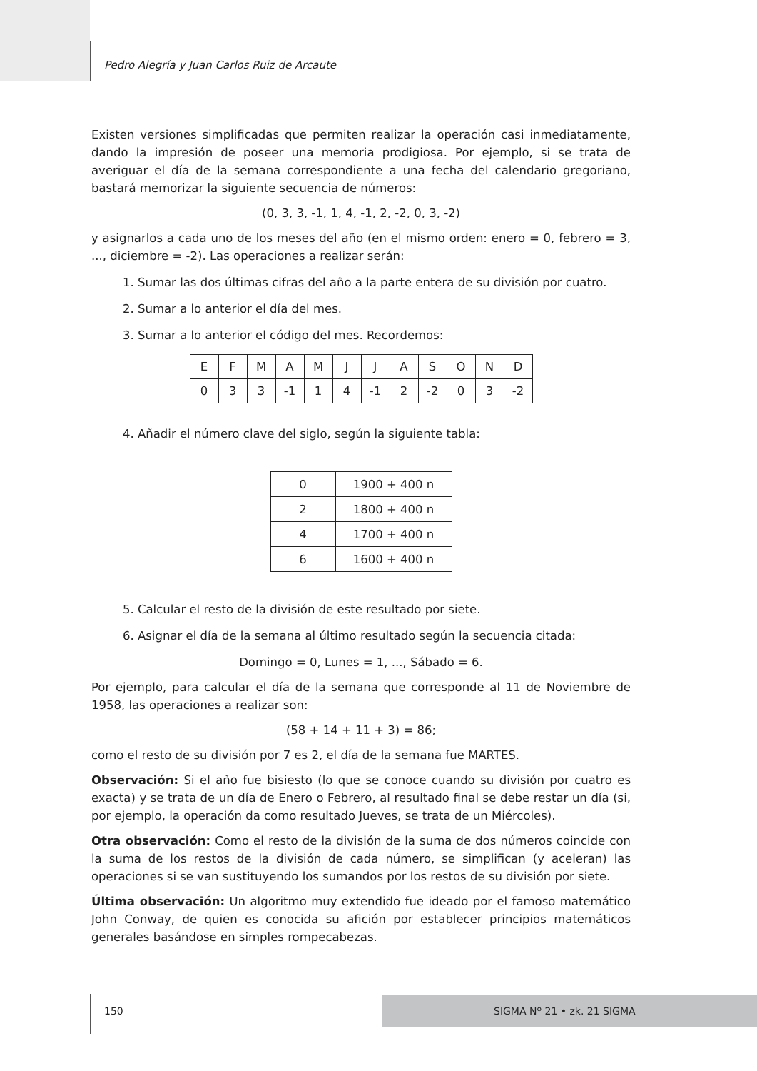Pedro Alegría y Juan Carlos Ruiz de Arcaute
Existen versiones simplificadas que permiten realizar la operación casi inmediatamente, dando la impresión de poseer una memoria prodigiosa. Por ejemplo, si se trata de averiguar el día de la semana correspondiente a una fecha del calendario gregoriano, bastará memorizar la siguiente secuencia de números:
(0, 3, 3, -1, 1, 4, -1, 2, -2, 0, 3, -2)
y asignarlos a cada uno de los meses del año (en el mismo orden: enero = 0, febrero = 3, ..., diciembre = -2). Las operaciones a realizar serán:
1. Sumar las dos últimas cifras del año a la parte entera de su división por cuatro.
2. Sumar a lo anterior el día del mes.
3. Sumar a lo anterior el código del mes. Recordemos:
| E | F | M | A | M | J | J | A | S | O | N | D |
| 0 | 3 | 3 | -1 | 1 | 4 | -1 | 2 | -2 | 0 | 3 | -2 |
4. Añadir el número clave del siglo, según la siguiente tabla:
| 0 | 1900 + 400 n |
| 2 | 1800 + 400 n |
| 4 | 1700 + 400 n |
| 6 | 1600 + 400 n |
5. Calcular el resto de la división de este resultado por siete.
6. Asignar el día de la semana al último resultado según la secuencia citada:
Domingo = 0, Lunes = 1, ..., Sábado = 6.
Por ejemplo, para calcular el día de la semana que corresponde al 11 de Noviembre de 1958, las operaciones a realizar son:
(58 + 14 + 11 + 3) = 86;
como el resto de su división por 7 es 2, el día de la semana fue MARTES.
Observación: Si el año fue bisiesto (lo que se conoce cuando su división por cuatro es exacta) y se trata de un día de Enero o Febrero, al resultado final se debe restar un día (si, por ejemplo, la operación da como resultado Jueves, se trata de un Miércoles).
Otra observación: Como el resto de la división de la suma de dos números coincide con la suma de los restos de la división de cada número, se simplifican (y aceleran) las operaciones si se van sustituyendo los sumandos por los restos de su división por siete.
Última observación: Un algoritmo muy extendido fue ideado por el famoso matemático John Conway, de quien es conocida su afición por establecer principios matemáticos generales basándose en simples rompecabezas.
150 SIGMA Nº 21 • zk. 21 SIGMA